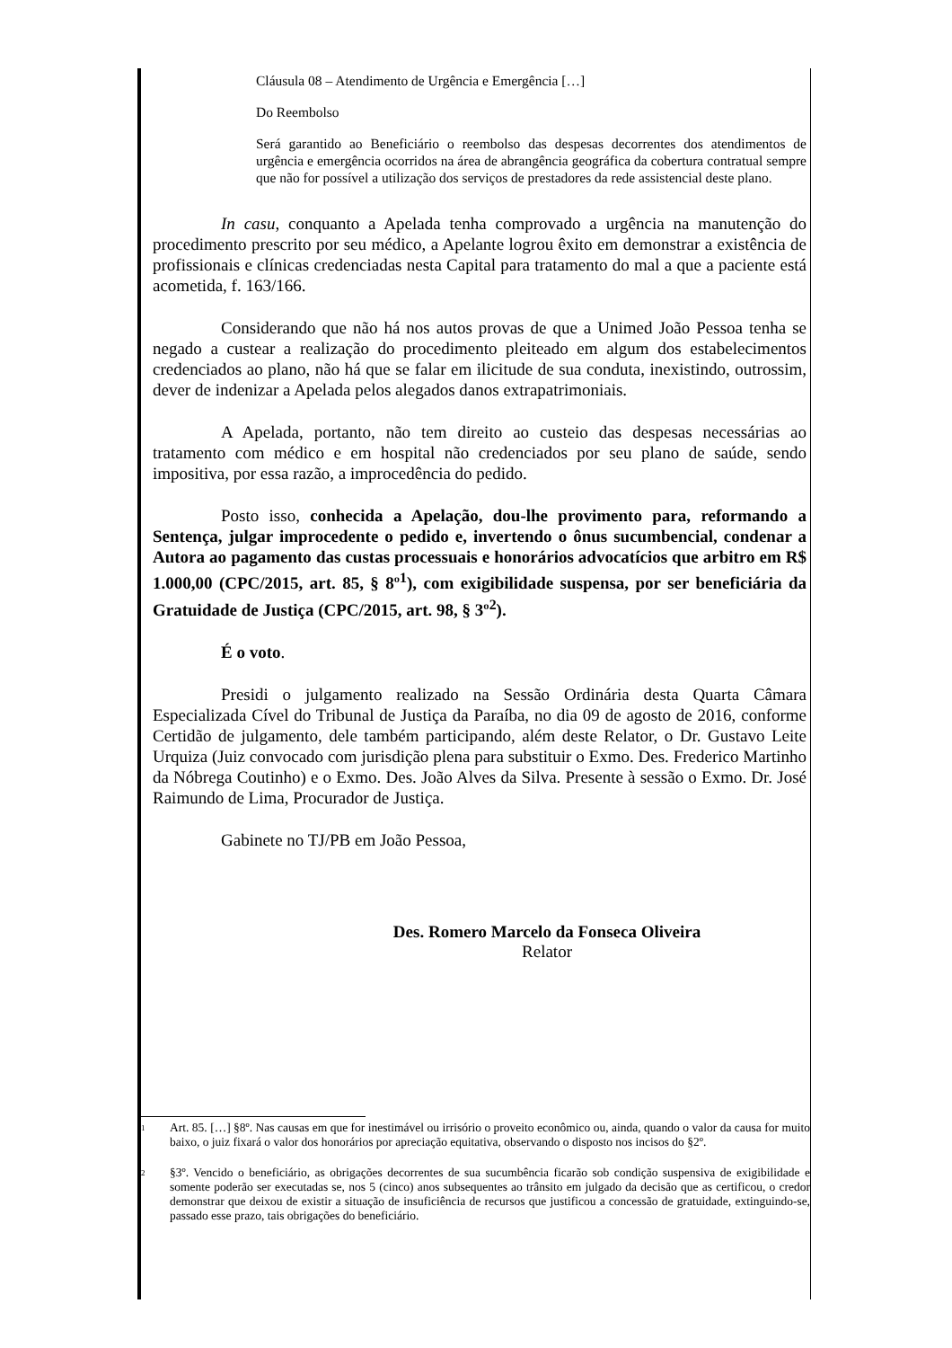Cláusula 08 – Atendimento de Urgência e Emergência […]
Do Reembolso
Será garantido ao Beneficiário o reembolso das despesas decorrentes dos atendimentos de urgência e emergência ocorridos na área de abrangência geográfica da cobertura contratual sempre que não for possível a utilização dos serviços de prestadores da rede assistencial deste plano.
In casu, conquanto a Apelada tenha comprovado a urgência na manutenção do procedimento prescrito por seu médico, a Apelante logrou êxito em demonstrar a existência de profissionais e clínicas credenciadas nesta Capital para tratamento do mal a que a paciente está acometida, f. 163/166.
Considerando que não há nos autos provas de que a Unimed João Pessoa tenha se negado a custear a realização do procedimento pleiteado em algum dos estabelecimentos credenciados ao plano, não há que se falar em ilicitude de sua conduta, inexistindo, outrossim, dever de indenizar a Apelada pelos alegados danos extrapatrimoniais.
A Apelada, portanto, não tem direito ao custeio das despesas necessárias ao tratamento com médico e em hospital não credenciados por seu plano de saúde, sendo impositiva, por essa razão, a improcedência do pedido.
Posto isso, conhecida a Apelação, dou-lhe provimento para, reformando a Sentença, julgar improcedente o pedido e, invertendo o ônus sucumbencial, condenar a Autora ao pagamento das custas processuais e honorários advocatícios que arbitro em R$ 1.000,00 (CPC/2015, art. 85, § 8º<sup>1</sup>), com exigibilidade suspensa, por ser beneficiária da Gratuidade de Justiça (CPC/2015, art. 98, § 3º<sup>2</sup>).
É o voto.
Presidi o julgamento realizado na Sessão Ordinária desta Quarta Câmara Especializada Cível do Tribunal de Justiça da Paraíba, no dia 09 de agosto de 2016, conforme Certidão de julgamento, dele também participando, além deste Relator, o Dr. Gustavo Leite Urquiza (Juiz convocado com jurisdição plena para substituir o Exmo. Des. Frederico Martinho da Nóbrega Coutinho) e o Exmo. Des. João Alves da Silva. Presente à sessão o Exmo. Dr. José Raimundo de Lima, Procurador de Justiça.
Gabinete no TJ/PB em João Pessoa,
Des. Romero Marcelo da Fonseca Oliveira
Relator
<sup>1</sup> Art. 85. […] §8º. Nas causas em que for inestimável ou irrisório o proveito econômico ou, ainda, quando o valor da causa for muito baixo, o juiz fixará o valor dos honorários por apreciação equitativa, observando o disposto nos incisos do §2º.
<sup>2</sup> §3º. Vencido o beneficiário, as obrigações decorrentes de sua sucumbência ficarão sob condição suspensiva de exigibilidade e somente poderão ser executadas se, nos 5 (cinco) anos subsequentes ao trânsito em julgado da decisão que as certificou, o credor demonstrar que deixou de existir a situação de insuficiência de recursos que justificou a concessão de gratuidade, extinguindo-se, passado esse prazo, tais obrigações do beneficiário.